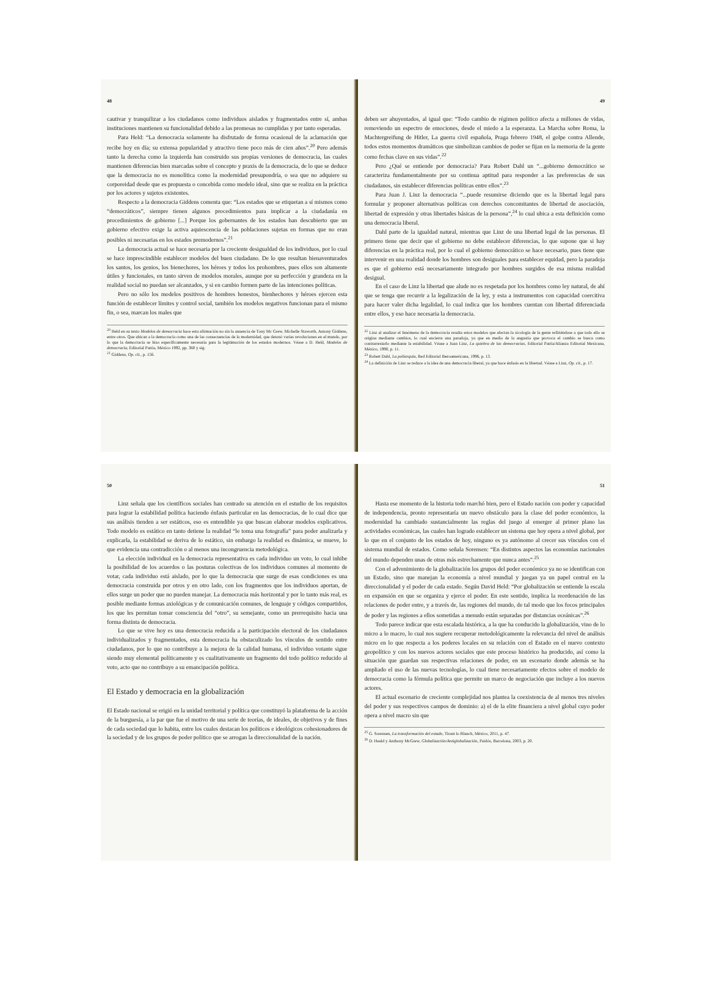48
cautivar y tranquilizar a los ciudadanos como individuos aislados y fragmentados entre sí, ambas instituciones mantienen su funcionalidad debido a las promesas no cumplidas y por tanto esperadas.
Para Held: “La democracia solamente ha disfrutado de forma ocasional de la aclamación que recibe hoy en día; su extensa popularidad y atractivo tiene poco más de cien años”.<sup>20</sup> Pero además tanto la derecha como la izquierda han construido sus propias versiones de democracia, las cuales mantienen diferencias bien marcadas sobre el concepto y praxis de la democracia, de lo que se deduce que la democracia no es monolítica como la modernidad presupondría, o sea que no adquiere su corporeidad desde que es propuesta o concebida como modelo ideal, sino que se realiza en la práctica por los actores y sujetos existentes.
Respecto a la democracia Giddens comenta que: “Los estados que se etiquetan a sí mismos como “democráticos”, siempre tienen algunos procedimientos para implicar a la ciudadanía en procedimientos de gobierno [...] Porque los gobernantes de los estados han descubierto que un gobierno efectivo exige la activa aquiescencia de las poblaciones sujetas en formas que no eran posibles ni necesarias en los estados premodernos”.<sup>21</sup>
La democracia actual se hace necesaria por la creciente desigualdad de los individuos, por lo cual se hace imprescindible establecer modelos del buen ciudadano. De lo que resultan bienaventurados los santos, los genios, los bienechores, los héroes y todos los prohombres, pues ellos son altamente útiles y funcionales, en tanto sirven de modelos morales, aunque por su perfección y grandeza en la realidad social no puedan ser alcanzados, y si en cambio formen parte de las intenciones políticas.
Pero no sólo los modelos positivos de hombres honestos, bienhechores y héroes ejercen esta función de establecer límites y control social, también los modelos negativos funcionan para el mismo fin, o sea, marcan los males que
<sup>20</sup> Held en su texto Modelos de democracia hace esta afirmación no sin la anuencia de Tony Mc Grew, Michelle Staworth, Antony Giddens, entre otros. Que ubican a la democracia como una de las consecuencias de la modernidad, que detonó varias revoluciones en el mundo, por lo que la democracia se hiso específicamente necesaria para la legitimación de los estados modernos. Véase a D. Held, Modelos de democracia, Editorial Patria, México 1992, pp. 360 y sig.
<sup>21</sup> Giddens, Op. cit., p. 156.
49
deben ser ahuyentados, al igual que: “Todo cambio de régimen político afecta a millones de vidas, removiendo un espectro de emociones, desde el miedo a la esperanza. La Marcha sobre Roma, la Machtergreifung de Hitler, La guerra civil española, Praga febrero 1948, el golpe contra Allende, todos estos momentos dramáticos que simbolizan cambios de poder se fijan en la memoria de la gente como fechas clave en sus vidas”.<sup>22</sup>
Pero ¿Qué se entiende por democracia? Para Robert Dahl un “...gobierno democrático se caracteriza fundamentalmente por su continua aptitud para responder a las preferencias de sus ciudadanos, sin establecer diferencias políticas entre ellos”.<sup>23</sup>
Para Juan J. Linz la democracia “...puede resumirse diciendo que es la libertad legal para formular y proponer alternativas políticas con derechos concomitantes de libertad de asociación, libertad de expresión y otras libertades básicas de la persona”,<sup>24</sup> lo cual ubica a esta definición como una democracia liberal.
Dahl parte de la igualdad natural, mientras que Linz de una libertad legal de las personas. El primero tiene que decir que el gobierno no debe establecer diferencias, lo que supone que si hay diferencias en la práctica real, por lo cual el gobierno democrático se hace necesario, pues tiene que intervenir en una realidad donde los hombres son desiguales para establecer equidad, pero la paradoja es que el gobierno está necesariamente integrado por hombres surgidos de esa misma realidad desigual.
En el caso de Linz la libertad que alude no es respetada por los hombres como ley natural, de ahí que se tenga que recurrir a la legalización de la ley, y esta a instrumentos con capacidad coercitiva para hacer valer dicha legalidad, lo cual indica que los hombres cuentan con libertad diferenciada entre ellos, y eso hace necesaria la democracia.
<sup>22</sup> Linz al analizar el fenómeno de la democracia resalta estos modelos que afectan la sicología de la gente refiriéndose a que todo ello se origina mediante cambios, lo cual encierra una paradoja, ya que en medio de la angustia que provoca el cambio se busca como contrarrestarlo mediante la estabilidad. Véase a Juan Linz, La quiebra de las democracias, Editorial Patria/Alianza Editorial Mexicana, México, 1990, p. 11.
<sup>23</sup> Robert Dahl, La poliarquía, Red Editorial Iberoamericana, 1996, p. 13.
<sup>24</sup> La definición de Linz se reduce a la idea de una democracia liberal, ya que hace énfasis en la libertad. Véase a Linz, Op. cit., p. 17.
50
Linz señala que los científicos sociales han centrado su atención en el estudio de los requisitos para lograr la estabilidad política haciendo énfasis particular en las democracias, de lo cual dice que sus análisis tienden a ser estáticos, eso es entendible ya que buscan elaborar modelos explicativos. Todo modelo es estático en tanto detiene la realidad “le toma una fotografía” para poder analizarla y explicarla, la estabilidad se deriva de lo estático, sin embargo la realidad es dinámica, se mueve, lo que evidencia una contradicción o al menos una incongruencia metodológica.
La elección individual en la democracia representativa es cada individuo un voto, lo cual inhibe la posibilidad de los acuerdos o las posturas colectivas de los individuos comunes al momento de votar, cada individuo está aislado, por lo que la democracia que surge de esas condiciones es una democracia construida por otros y en otro lado, con los fragmentos que los individuos aportan, de ellos surge un poder que no pueden manejar. La democracia más horizontal y por lo tanto más real, es posible mediante formas axiológicas y de comunicación comunes, de lenguaje y códigos compartidos, los que les permitan tomar consciencia del “otro”, su semejante, como un prerrequisito hacia una forma distinta de democracia.
Lo que se vive hoy es una democracia reducida a la participación electoral de los ciudadanos individualizados y fragmentados, esta democracia ha obstaculizado los vínculos de sentido entre ciudadanos, por lo que no contribuye a la mejora de la calidad humana, el individuo votante sigue siendo muy elemental políticamente y es cualitativamente un fragmento del todo político reducido al voto, acto que no contribuye a su emancipación política.
El Estado y democracia en la globalización
El Estado nacional se erigió en la unidad territorial y política que constituyó la plataforma de la acción de la burguesía, a la par que fue el motivo de una serie de teorías, de ideales, de objetivos y de fines de cada sociedad que lo habita, entre los cuales destacan los políticos e ideológicos cohesionadores de la sociedad y de los grupos de poder político que se arrogan la direccionalidad de la nación.
51
Hasta ese momento de la historia todo marchó bien, pero el Estado nación con poder y capacidad de independencia, pronto representaría un nuevo obstáculo para la clase del poder económico, la modernidad ha cambiado sustancialmente las reglas del juego al emerger al primer plano las actividades económicas, las cuales han logrado establecer un sistema que hoy opera a nivel global, por lo que en el conjunto de los estados de hoy, ninguno es ya autónomo al crecer sus vínculos con el sistema mundial de estados. Como señala Sorensen: “En distintos aspectos las economías nacionales del mundo dependen unas de otras más estrechamente que nunca antes”.<sup>25</sup>
Con el advenimiento de la globalización los grupos del poder económico ya no se identifican con un Estado, sino que manejan la economía a nivel mundial y juegan ya un papel central en la direccionalidad y el poder de cada estado. Según David Held: “Por globalización se entiende la escala en expansión en que se organiza y ejerce el poder. En este sentido, implica la reordenación de las relaciones de poder entre, y a través de, las regiones del mundo, de tal modo que los focos principales de poder y las regiones a ellos sometidas a menudo están separadas por distancias oceánicas”.<sup>26</sup>
Todo parece indicar que esta escalada histórica, a la que ha conducido la globalización, vino de lo micro a lo macro, lo cual nos sugiere recuperar metodológicamente la relevancia del nivel de análisis micro en lo que respecta a los poderes locales en su relación con el Estado en el nuevo contexto geopolítico y con los nuevos actores sociales que este proceso histórico ha producido, así como la situación que guardan sus respectivas relaciones de poder, en un escenario donde además se ha ampliado el uso de las nuevas tecnologías, lo cual tiene necesariamente efectos sobre el modelo de democracia como la fórmula política que permite un marco de negociación que incluye a los nuevos actores.
El actual escenario de creciente complejidad nos plantea la coexistencia de al menos tres niveles del poder y sus respectivos campos de dominio: a) el de la elite financiera a nivel global cuyo poder opera a nivel macro sin que
<sup>25</sup> G. Sorensen, La transformación del estado, Tirant lo Blanch, México, 2011, p. 47.
<sup>26</sup> D. Heald y Anthony McGrew, Globalización/Antiglobalización, Paidós, Barcelona, 2003, p. 20.